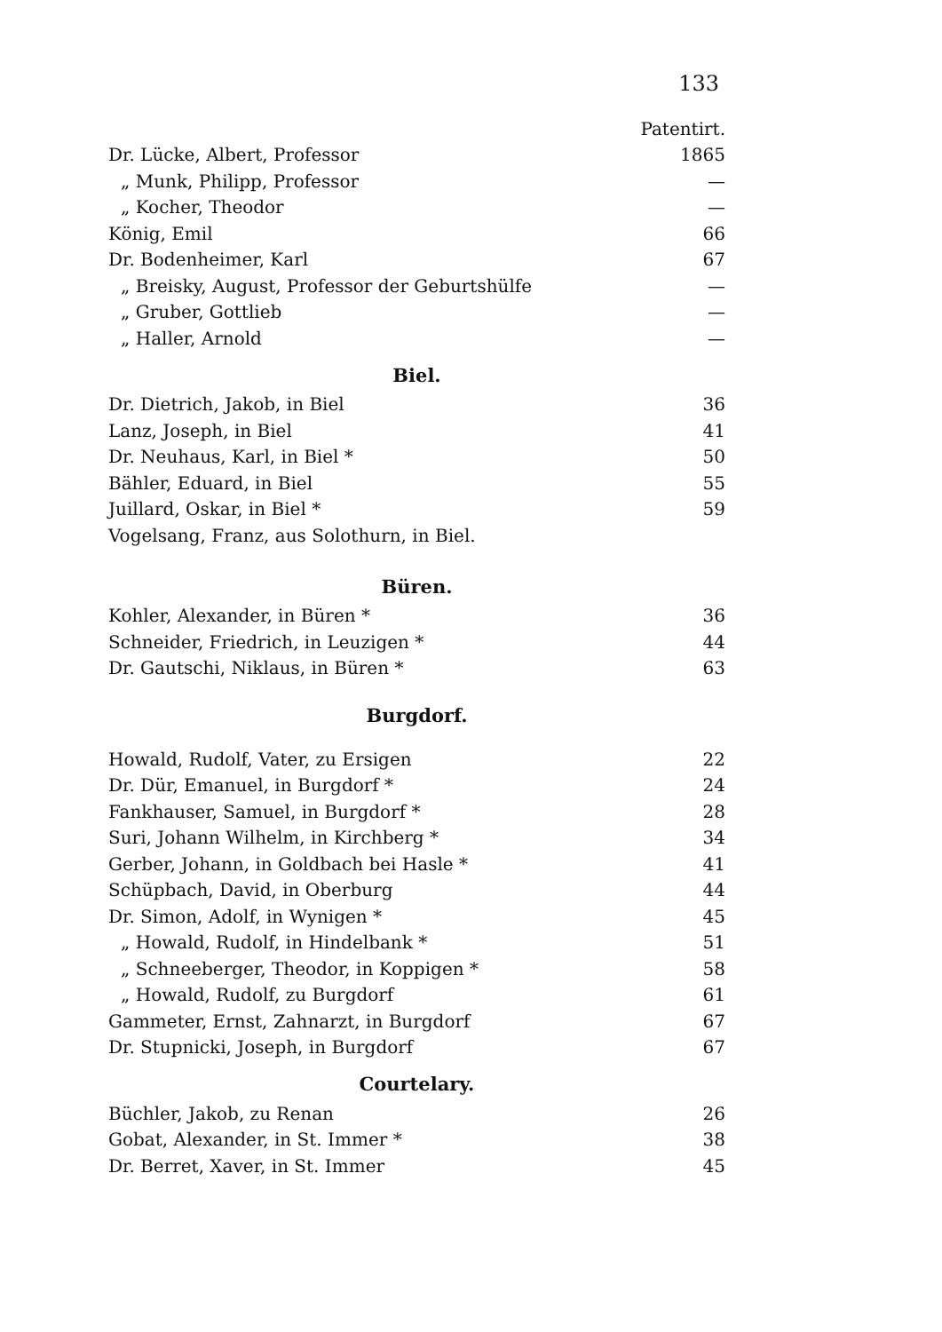133
| | Patentirt. |
| Dr. Lücke, Albert, Professor | 1865 |
| „ Munk, Philipp, Professor | — |
| „ Kocher, Theodor | — |
| König, Emil | 66 |
| Dr. Bodenheimer, Karl | 67 |
| „ Breisky, August, Professor der Geburtshülfe | — |
| „ Gruber, Gottlieb | — |
| „ Haller, Arnold | — |
Biel.
| Dr. Dietrich, Jakob, in Biel | 36 |
| Lanz, Joseph, in Biel | 41 |
| Dr. Neuhaus, Karl, in Biel * | 50 |
| Bähler, Eduard, in Biel | 55 |
| Juillard, Oskar, in Biel * | 59 |
| Vogelsang, Franz, aus Solothurn, in Biel. | |
Büren.
| Kohler, Alexander, in Büren * | 36 |
| Schneider, Friedrich, in Leuzigen * | 44 |
| Dr. Gautschi, Niklaus, in Büren * | 63 |
Burgdorf.
| Howald, Rudolf, Vater, zu Ersigen | 22 |
| Dr. Dür, Emanuel, in Burgdorf * | 24 |
| Fankhauser, Samuel, in Burgdorf * | 28 |
| Suri, Johann Wilhelm, in Kirchberg * | 34 |
| Gerber, Johann, in Goldbach bei Hasle * | 41 |
| Schüpbach, David, in Oberburg | 44 |
| Dr. Simon, Adolf, in Wynigen * | 45 |
| „ Howald, Rudolf, in Hindelbank * | 51 |
| „ Schneeberger, Theodor, in Koppigen * | 58 |
| „ Howald, Rudolf, zu Burgdorf | 61 |
| Gammeter, Ernst, Zahnarzt, in Burgdorf | 67 |
| Dr. Stupnicki, Joseph, in Burgdorf | 67 |
Courtelary.
| Büchler, Jakob, zu Renan | 26 |
| Gobat, Alexander, in St. Immer * | 38 |
| Dr. Berret, Xaver, in St. Immer | 45 |